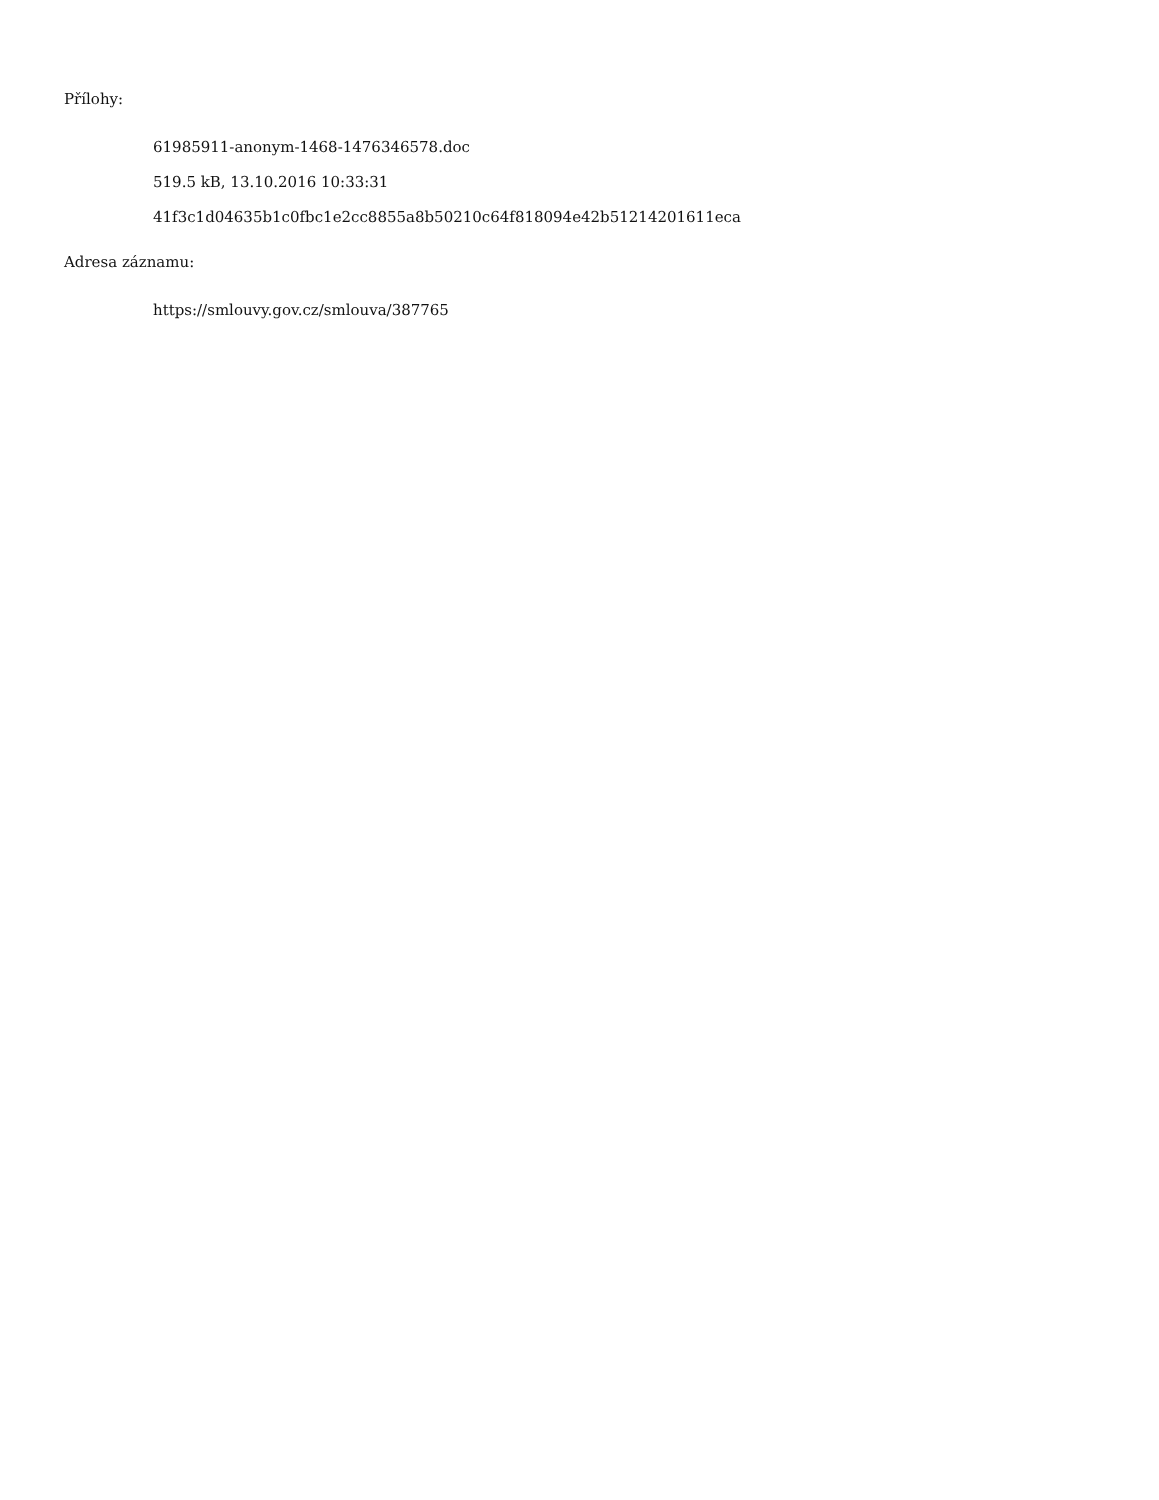Přílohy:
61985911-anonym-1468-1476346578.doc
519.5 kB, 13.10.2016 10:33:31
41f3c1d04635b1c0fbc1e2cc8855a8b50210c64f818094e42b51214201611eca
Adresa záznamu:
https://smlouvy.gov.cz/smlouva/387765